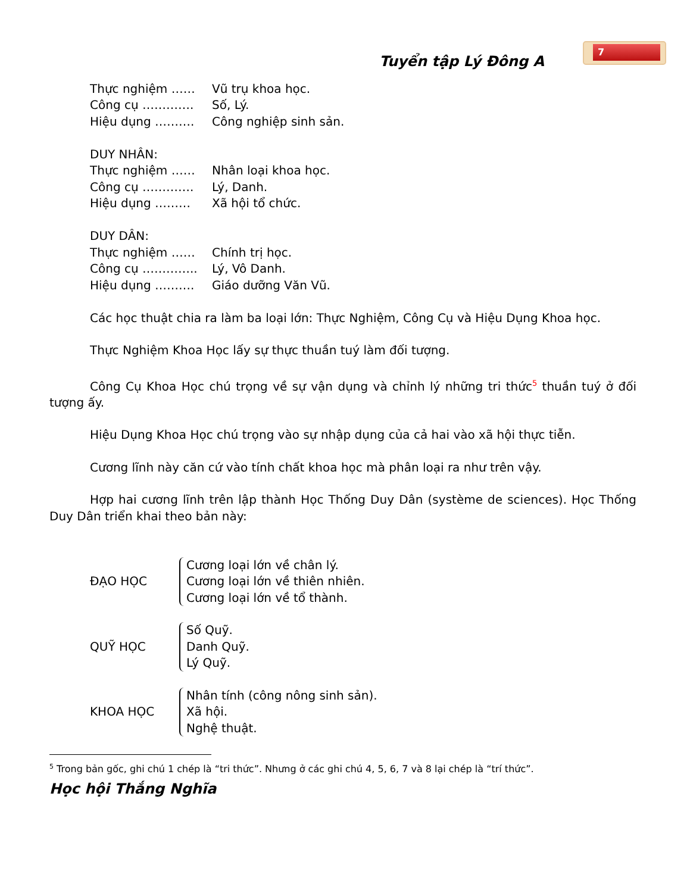Tuyển tập Lý Đông A
7
Thực nghiệm …… Vũ trụ khoa học.
Công cụ …………. Số, Lý.
Hiệu dụng ………. Công nghiệp sinh sản.
DUY NHÂN:
Thực nghiệm …… Nhân loại khoa học.
Công cụ …………. Lý, Danh.
Hiệu dụng ……… Xã hội tổ chức.
DUY DÂN:
Thực nghiệm …… Chính trị học.
Công cụ ………….. Lý, Vô Danh.
Hiệu dụng ………. Giáo dưỡng Văn Vũ.
Các học thuật chia ra làm ba loại lớn: Thực Nghiệm, Công Cụ và Hiệu Dụng Khoa học.
Thực Nghiệm Khoa Học lấy sự thực thuần tuý làm đối tượng.
Công Cụ Khoa Học chú trọng về sự vận dụng và chỉnh lý những tri thức<sup>5</sup> thuần tuý ở đối tượng ấy.
Hiệu Dụng Khoa Học chú trọng vào sự nhập dụng của cả hai vào xã hội thực tiễn.
Cương lĩnh này căn cứ vào tính chất khoa học mà phân loại ra như trên vậy.
Hợp hai cương lĩnh trên lập thành Học Thống Duy Dân (système de sciences). Học Thống Duy Dân triển khai theo bản này:
ĐẠO HỌC
Cương loại lớn về chân lý.
Cương loại lớn về thiên nhiên.
Cương loại lớn về tổ thành.
QUỸ HỌC
Số Quỹ.
Danh Quỹ.
Lý Quỹ.
KHOA HỌC
Nhân tính (công nông sinh sản).
Xã hội.
Nghệ thuật.
<sup>5</sup> Trong bản gốc, ghi chú 1 chép là “tri thức”. Nhưng ở các ghi chú 4, 5, 6, 7 và 8 lại chép là “trí thức”.
Học hội Thắng Nghĩa